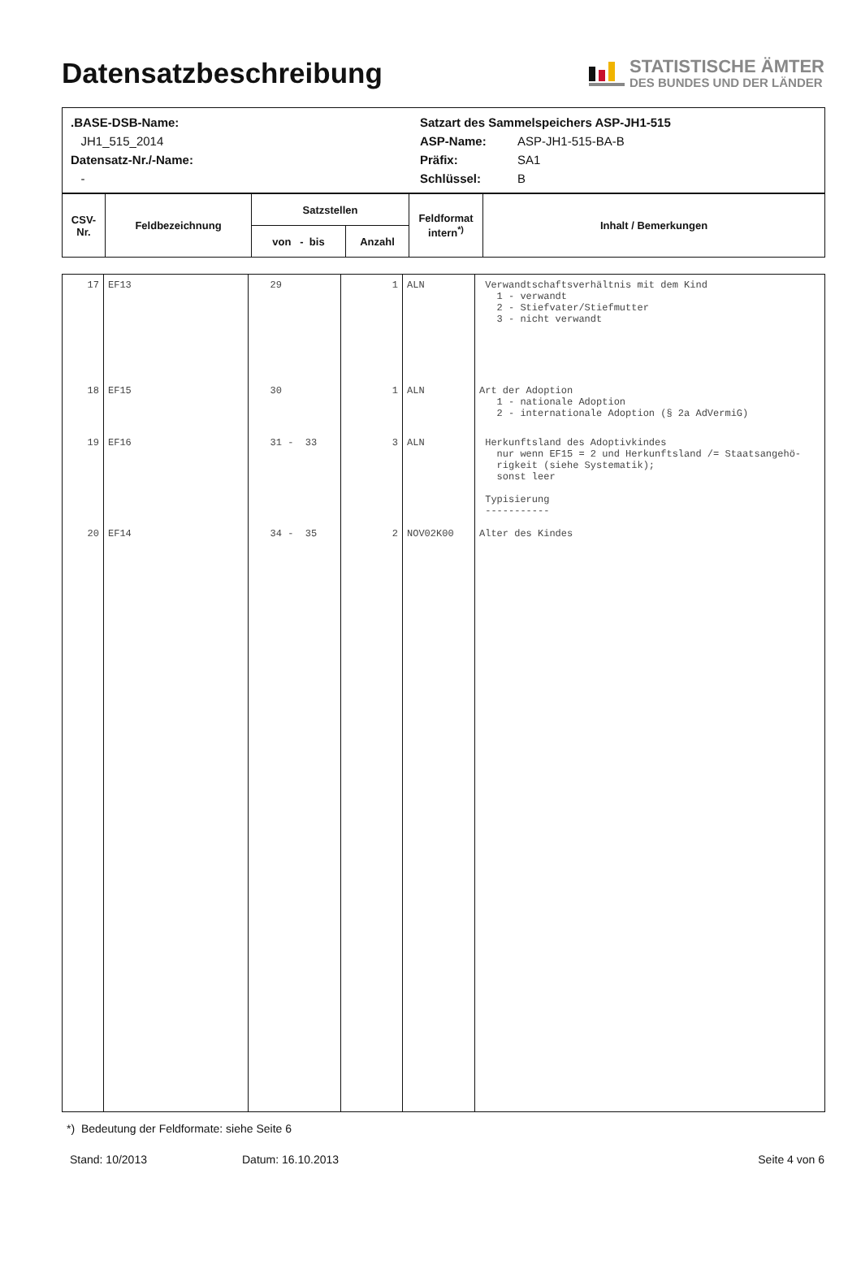Datensatzbeschreibung
STATISTISCHE ÄMTER
DES BUNDES UND DER LÄNDER
| / .BASE-DSB-Name: / Satzart des Sammelspeichers ASP-JH1-515 / / / JH1_515_2014 / ASP-Name: / ASP-JH1-515-BA-B / / Datensatz-Nr./-Name: / Präfix: / SA1 / / - / Schlüssel: / B / |
| CSV- Nr. | Feldbezeichnung | Satzstellen | | Feldformat intern<sup>*)</sup> | Inhalt / Bemerkungen |
| --- | --- | --- | --- | --- | --- |
| | | von - bis | Anzahl | | |
| 17 | EF13 | 29 | 1 | ALN | Verwandtschaftsverhältnis mit dem Kind 1 - verwandt 2 - Stiefvater/Stiefmutter 3 - nicht verwandt |
| 18 | EF15 | 30 | 1 | ALN | Art der Adoption 1 - nationale Adoption 2 - internationale Adoption (§ 2a AdVermiG) |
| 19 | EF16 | 31 - 33 | 3 | ALN | Herkunftsland des Adoptivkindes nur wenn EF15 = 2 und Herkunftsland /= Staatsangehö- rigkeit (siehe Systematik); sonst leer Typisierung ----------- |
| 20 | EF14 | 34 - 35 | 2 | NOV02K00 | Alter des Kindes |
*) Bedeutung der Feldformate: siehe Seite 6
Stand: 10/2013 Datum: 16.10.2013 Seite 4 von 6